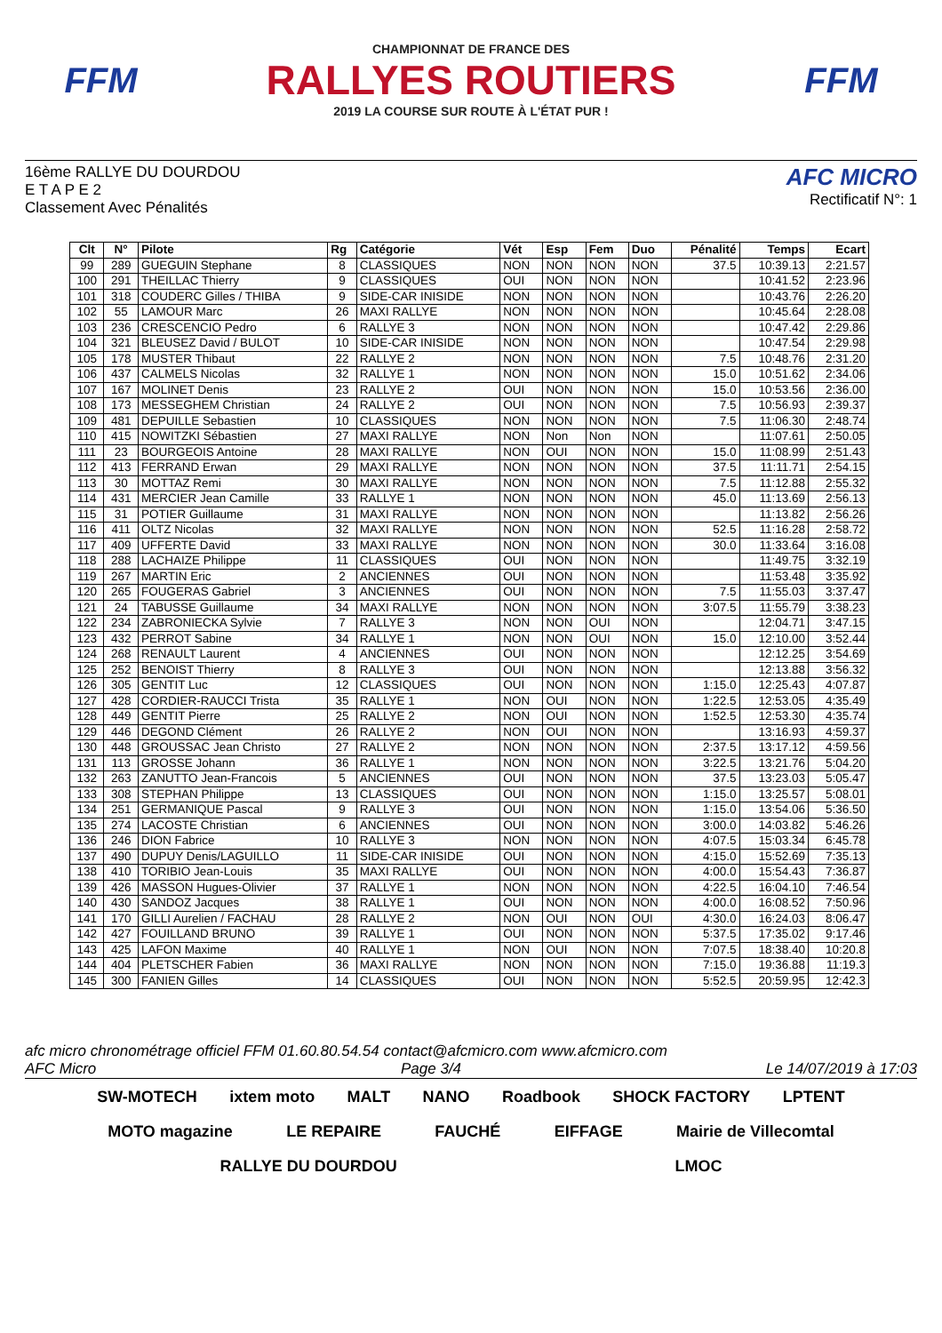FFM
CHAMPIONNAT DE FRANCE DES
RALLYES ROUTIERS
2019 LA COURSE SUR ROUTE À L'ÉTAT PUR !
FFM
16ème RALLYE DU DOURDOU
E T A P E 2
Classement Avec Pénalités
AFC MICRO
Rectificatif N°: 1
| Clt | N° | Pilote | Rg | Catégorie | Vét | Esp | Fem | Duo | Pénalité | Temps | Ecart |
| --- | --- | --- | --- | --- | --- | --- | --- | --- | --- | --- | --- |
| 99 | 289 | GUEGUIN Stephane | 8 | CLASSIQUES | NON | NON | NON | NON | 37.5 | 10:39.13 | 2:21.57 |
| 100 | 291 | THEILLAC Thierry | 9 | CLASSIQUES | OUI | NON | NON | NON | | 10:41.52 | 2:23.96 |
| 101 | 318 | COUDERC Gilles / THIBA | 9 | SIDE-CAR INISIDE | NON | NON | NON | NON | | 10:43.76 | 2:26.20 |
| 102 | 55 | LAMOUR Marc | 26 | MAXI RALLYE | NON | NON | NON | NON | | 10:45.64 | 2:28.08 |
| 103 | 236 | CRESCENCIO Pedro | 6 | RALLYE 3 | NON | NON | NON | NON | | 10:47.42 | 2:29.86 |
| 104 | 321 | BLEUSEZ David / BULOT | 10 | SIDE-CAR INISIDE | NON | NON | NON | NON | | 10:47.54 | 2:29.98 |
| 105 | 178 | MUSTER Thibaut | 22 | RALLYE 2 | NON | NON | NON | NON | 7.5 | 10:48.76 | 2:31.20 |
| 106 | 437 | CALMELS Nicolas | 32 | RALLYE 1 | NON | NON | NON | NON | 15.0 | 10:51.62 | 2:34.06 |
| 107 | 167 | MOLINET Denis | 23 | RALLYE 2 | OUI | NON | NON | NON | 15.0 | 10:53.56 | 2:36.00 |
| 108 | 173 | MESSEGHEM Christian | 24 | RALLYE 2 | OUI | NON | NON | NON | 7.5 | 10:56.93 | 2:39.37 |
| 109 | 481 | DEPUILLE Sebastien | 10 | CLASSIQUES | NON | NON | NON | NON | 7.5 | 11:06.30 | 2:48.74 |
| 110 | 415 | NOWITZKI Sébastien | 27 | MAXI RALLYE | NON | Non | Non | NON | | 11:07.61 | 2:50.05 |
| 111 | 23 | BOURGEOIS Antoine | 28 | MAXI RALLYE | NON | OUI | NON | NON | 15.0 | 11:08.99 | 2:51.43 |
| 112 | 413 | FERRAND Erwan | 29 | MAXI RALLYE | NON | NON | NON | NON | 37.5 | 11:11.71 | 2:54.15 |
| 113 | 30 | MOTTAZ Remi | 30 | MAXI RALLYE | NON | NON | NON | NON | 7.5 | 11:12.88 | 2:55.32 |
| 114 | 431 | MERCIER Jean Camille | 33 | RALLYE 1 | NON | NON | NON | NON | 45.0 | 11:13.69 | 2:56.13 |
| 115 | 31 | POTIER Guillaume | 31 | MAXI RALLYE | NON | NON | NON | NON | | 11:13.82 | 2:56.26 |
| 116 | 411 | OLTZ Nicolas | 32 | MAXI RALLYE | NON | NON | NON | NON | 52.5 | 11:16.28 | 2:58.72 |
| 117 | 409 | UFFERTE David | 33 | MAXI RALLYE | NON | NON | NON | NON | 30.0 | 11:33.64 | 3:16.08 |
| 118 | 288 | LACHAIZE Philippe | 11 | CLASSIQUES | OUI | NON | NON | NON | | 11:49.75 | 3:32.19 |
| 119 | 267 | MARTIN Eric | 2 | ANCIENNES | OUI | NON | NON | NON | | 11:53.48 | 3:35.92 |
| 120 | 265 | FOUGERAS Gabriel | 3 | ANCIENNES | OUI | NON | NON | NON | 7.5 | 11:55.03 | 3:37.47 |
| 121 | 24 | TABUSSE Guillaume | 34 | MAXI RALLYE | NON | NON | NON | NON | 3:07.5 | 11:55.79 | 3:38.23 |
| 122 | 234 | ZABRONIECKA Sylvie | 7 | RALLYE 3 | NON | NON | OUI | NON | | 12:04.71 | 3:47.15 |
| 123 | 432 | PERROT Sabine | 34 | RALLYE 1 | NON | NON | OUI | NON | 15.0 | 12:10.00 | 3:52.44 |
| 124 | 268 | RENAULT Laurent | 4 | ANCIENNES | OUI | NON | NON | NON | | 12:12.25 | 3:54.69 |
| 125 | 252 | BENOIST Thierry | 8 | RALLYE 3 | OUI | NON | NON | NON | | 12:13.88 | 3:56.32 |
| 126 | 305 | GENTIT Luc | 12 | CLASSIQUES | OUI | NON | NON | NON | 1:15.0 | 12:25.43 | 4:07.87 |
| 127 | 428 | CORDIER-RAUCCI Trista | 35 | RALLYE 1 | NON | OUI | NON | NON | 1:22.5 | 12:53.05 | 4:35.49 |
| 128 | 449 | GENTIT Pierre | 25 | RALLYE 2 | NON | OUI | NON | NON | 1:52.5 | 12:53.30 | 4:35.74 |
| 129 | 446 | DEGOND Clément | 26 | RALLYE 2 | NON | OUI | NON | NON | | 13:16.93 | 4:59.37 |
| 130 | 448 | GROUSSAC Jean Christo | 27 | RALLYE 2 | NON | NON | NON | NON | 2:37.5 | 13:17.12 | 4:59.56 |
| 131 | 113 | GROSSE Johann | 36 | RALLYE 1 | NON | NON | NON | NON | 3:22.5 | 13:21.76 | 5:04.20 |
| 132 | 263 | ZANUTTO Jean-Francois | 5 | ANCIENNES | OUI | NON | NON | NON | 37.5 | 13:23.03 | 5:05.47 |
| 133 | 308 | STEPHAN Philippe | 13 | CLASSIQUES | OUI | NON | NON | NON | 1:15.0 | 13:25.57 | 5:08.01 |
| 134 | 251 | GERMANIQUE Pascal | 9 | RALLYE 3 | OUI | NON | NON | NON | 1:15.0 | 13:54.06 | 5:36.50 |
| 135 | 274 | LACOSTE Christian | 6 | ANCIENNES | OUI | NON | NON | NON | 3:00.0 | 14:03.82 | 5:46.26 |
| 136 | 246 | DION Fabrice | 10 | RALLYE 3 | NON | NON | NON | NON | 4:07.5 | 15:03.34 | 6:45.78 |
| 137 | 490 | DUPUY Denis/LAGUILLO | 11 | SIDE-CAR INISIDE | OUI | NON | NON | NON | 4:15.0 | 15:52.69 | 7:35.13 |
| 138 | 410 | TORIBIO Jean-Louis | 35 | MAXI RALLYE | OUI | NON | NON | NON | 4:00.0 | 15:54.43 | 7:36.87 |
| 139 | 426 | MASSON Hugues-Olivier | 37 | RALLYE 1 | NON | NON | NON | NON | 4:22.5 | 16:04.10 | 7:46.54 |
| 140 | 430 | SANDOZ Jacques | 38 | RALLYE 1 | OUI | NON | NON | NON | 4:00.0 | 16:08.52 | 7:50.96 |
| 141 | 170 | GILLI Aurelien / FACHAU | 28 | RALLYE 2 | NON | OUI | NON | OUI | 4:30.0 | 16:24.03 | 8:06.47 |
| 142 | 427 | FOUILLAND BRUNO | 39 | RALLYE 1 | OUI | NON | NON | NON | 5:37.5 | 17:35.02 | 9:17.46 |
| 143 | 425 | LAFON Maxime | 40 | RALLYE 1 | NON | OUI | NON | NON | 7:07.5 | 18:38.40 | 10:20.8 |
| 144 | 404 | PLETSCHER Fabien | 36 | MAXI RALLYE | NON | NON | NON | NON | 7:15.0 | 19:36.88 | 11:19.3 |
| 145 | 300 | FANIEN Gilles | 14 | CLASSIQUES | OUI | NON | NON | NON | 5:52.5 | 20:59.95 | 12:42.3 |
afc micro chronométrage officiel FFM 01.60.80.54.54 contact@afcmicro.com www.afcmicro.com
AFC Micro Page 3/4 Le 14/07/2019 à 17:03
SW-MOTECH ixtem moto MALT NANO Roadbook SHOCK FACTORY LPTENT MOTO magazine LE REPAIRE FAUCHÉ EIFFAGE Mairie de Villecomtal RALLYE DU DOURDOU LMOC